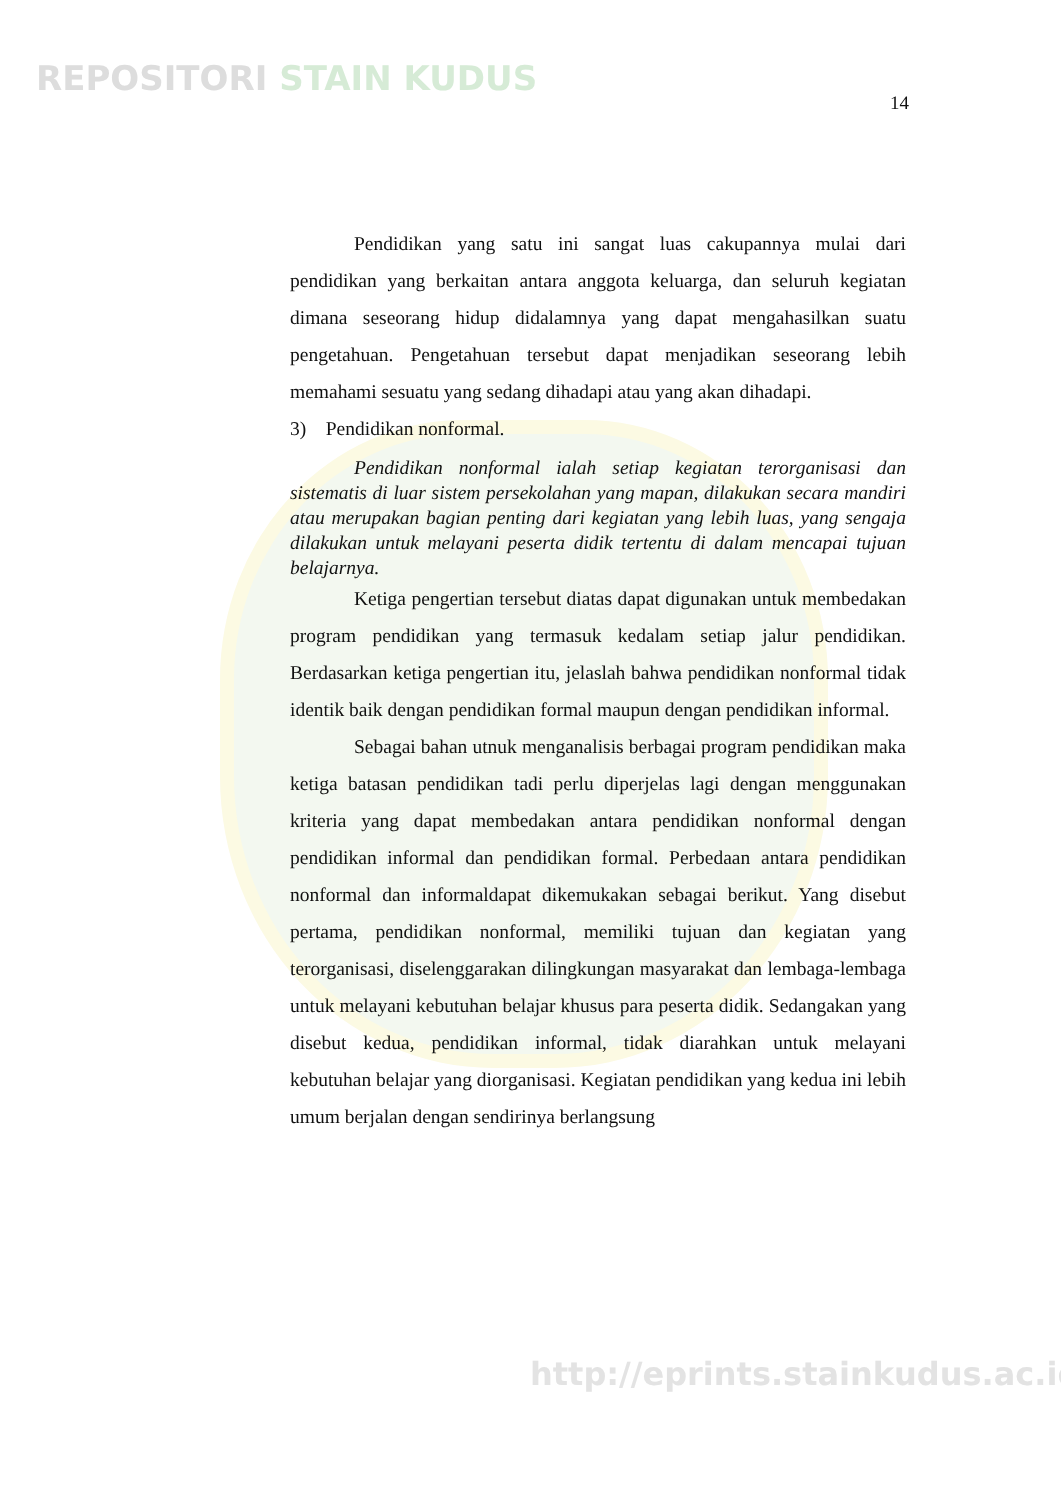REPOSITORI STAIN KUDUS
14
Pendidikan yang satu ini sangat luas cakupannya mulai dari pendidikan yang berkaitan antara anggota keluarga, dan seluruh kegiatan dimana seseorang hidup didalamnya yang dapat mengahasilkan suatu pengetahuan. Pengetahuan tersebut dapat menjadikan seseorang lebih memahami sesuatu yang sedang dihadapi atau yang akan dihadapi.
3) Pendidikan nonformal.
Pendidikan nonformal ialah setiap kegiatan terorganisasi dan sistematis di luar sistem persekolahan yang mapan, dilakukan secara mandiri atau merupakan bagian penting dari kegiatan yang lebih luas, yang sengaja dilakukan untuk melayani peserta didik tertentu di dalam mencapai tujuan belajarnya.
Ketiga pengertian tersebut diatas dapat digunakan untuk membedakan program pendidikan yang termasuk kedalam setiap jalur pendidikan. Berdasarkan ketiga pengertian itu, jelaslah bahwa pendidikan nonformal tidak identik baik dengan pendidikan formal maupun dengan pendidikan informal.
Sebagai bahan utnuk menganalisis berbagai program pendidikan maka ketiga batasan pendidikan tadi perlu diperjelas lagi dengan menggunakan kriteria yang dapat membedakan antara pendidikan nonformal dengan pendidikan informal dan pendidikan formal. Perbedaan antara pendidikan nonformal dan informaldapat dikemukakan sebagai berikut. Yang disebut pertama, pendidikan nonformal, memiliki tujuan dan kegiatan yang terorganisasi, diselenggarakan dilingkungan masyarakat dan lembaga-lembaga untuk melayani kebutuhan belajar khusus para peserta didik. Sedangakan yang disebut kedua, pendidikan informal, tidak diarahkan untuk melayani kebutuhan belajar yang diorganisasi. Kegiatan pendidikan yang kedua ini lebih umum berjalan dengan sendirinya berlangsung
http://eprints.stainkudus.ac.id